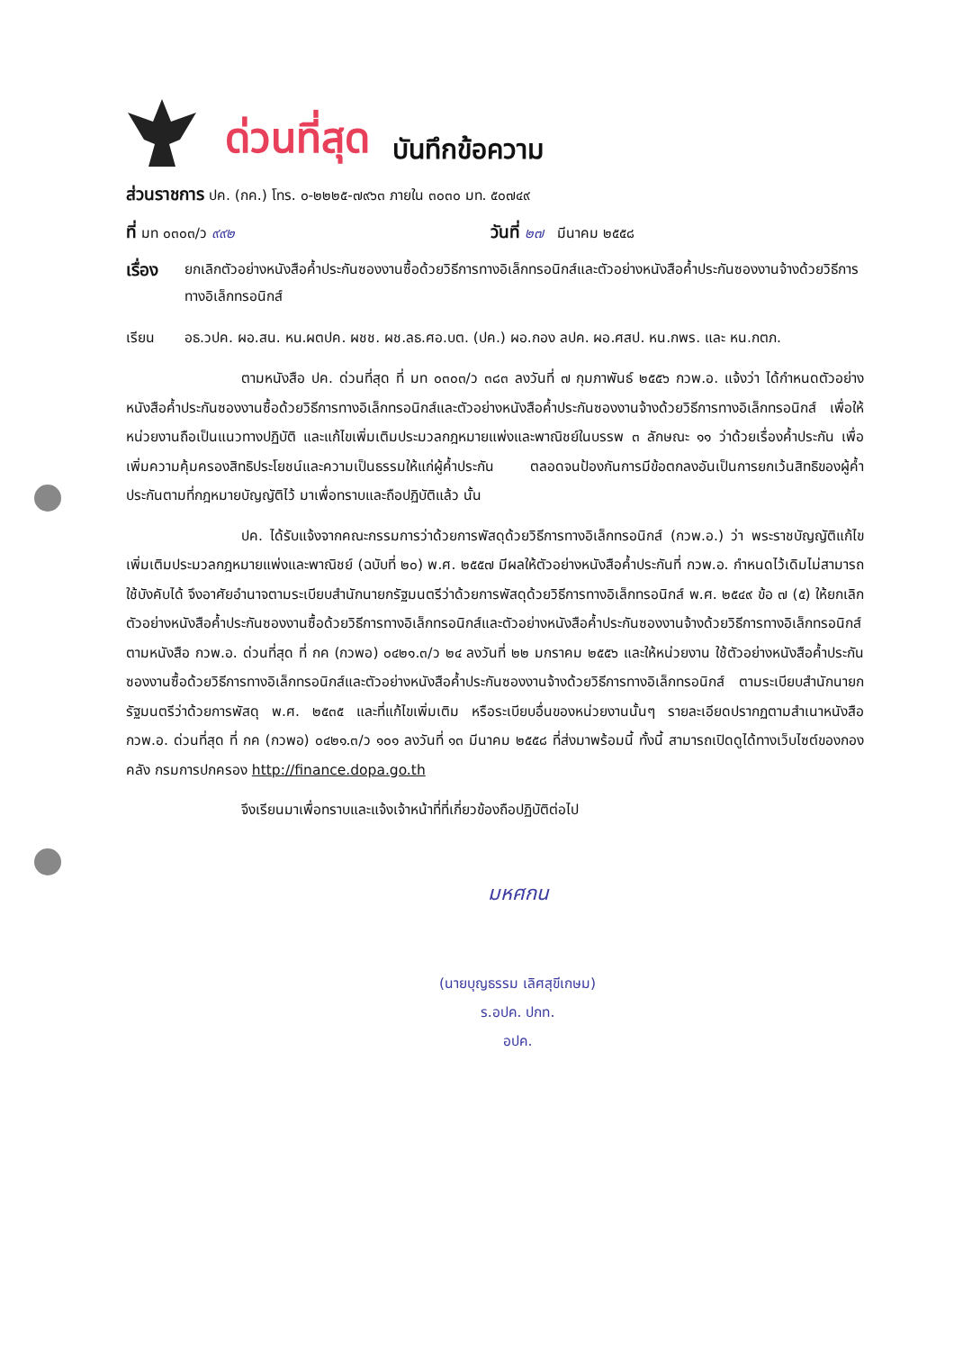ด่วนที่สุด บันทึกข้อความ
ส่วนราชการ ปค. (กค.) โทร. ๐-๒๒๒๕-๗๙๖๓ ภายใน ๓๐๓๐ มท. ๕๐๗๔๙
ที่ มท ๐๓๐๓/ว ๙๙๒ วันที่ ๒๗ มีนาคม ๒๕๕๘
เรื่อง ยกเลิกตัวอย่างหนังสือค้ำประกันซองงานซื้อด้วยวิธีการทางอิเล็กทรอนิกส์และตัวอย่างหนังสือค้ำประกันซองงานจ้างด้วยวิธีการทางอิเล็กทรอนิกส์
เรียน อธ.วปค. ผอ.สน. หน.ผตปค. ผชช. ผช.ลธ.ศอ.บต. (ปค.) ผอ.กอง ลปค. ผอ.ศสป. หน.กพร. และ หน.กตภ.
ตามหนังสือ ปค. ด่วนที่สุด ที่ มท ๐๓๐๓/ว ๓๘๓ ลงวันที่ ๗ กุมภาพันธ์ ๒๕๕๖ กวพ.อ. แจ้งว่า ได้กำหนดตัวอย่างหนังสือค้ำประกันซองงานซื้อด้วยวิธีการทางอิเล็กทรอนิกส์และตัวอย่างหนังสือค้ำประกันซองงานจ้างด้วยวิธีการทางอิเล็กทรอนิกส์ เพื่อให้หน่วยงานถือเป็นแนวทางปฏิบัติ และแก้ไขเพิ่มเติมประมวลกฎหมายแพ่งและพาณิชย์ในบรรพ ๓ ลักษณะ ๑๑ ว่าด้วยเรื่องค้ำประกัน เพื่อเพิ่มความคุ้มครองสิทธิประโยชน์และความเป็นธรรมให้แก่ผู้ค้ำประกัน ตลอดจนป้องกันการมีข้อตกลงอันเป็นการยกเว้นสิทธิของผู้ค้ำประกันตามที่กฎหมายบัญญัติไว้ มาเพื่อทราบและถือปฏิบัติแล้ว นั้น
ปค. ได้รับแจ้งจากคณะกรรมการว่าด้วยการพัสดุด้วยวิธีการทางอิเล็กทรอนิกส์ (กวพ.อ.) ว่า พระราชบัญญัติแก้ไขเพิ่มเติมประมวลกฎหมายแพ่งและพาณิชย์ (ฉบับที่ ๒๐) พ.ศ. ๒๕๕๗ มีผลให้ตัวอย่างหนังสือค้ำประกันที่ กวพ.อ. กำหนดไว้เดิมไม่สามารถใช้บังคับได้ จึงอาศัยอำนาจตามระเบียบสำนักนายกรัฐมนตรีว่าด้วยการพัสดุด้วยวิธีการทางอิเล็กทรอนิกส์ พ.ศ. ๒๕๔๙ ข้อ ๗ (๕) ให้ยกเลิกตัวอย่างหนังสือค้ำประกันซองงานซื้อด้วยวิธีการทางอิเล็กทรอนิกส์และตัวอย่างหนังสือค้ำประกันซองงานจ้างด้วยวิธีการทางอิเล็กทรอนิกส์ ตามหนังสือ กวพ.อ. ด่วนที่สุด ที่ กค (กวพอ) ๐๔๒๑.๓/ว ๒๔ ลงวันที่ ๒๒ มกราคม ๒๕๕๖ และให้หน่วยงาน ใช้ตัวอย่างหนังสือค้ำประกันซองงานซื้อด้วยวิธีการทางอิเล็กทรอนิกส์และตัวอย่างหนังสือค้ำประกันซองงานจ้างด้วยวิธีการทางอิเล็กทรอนิกส์ ตามระเบียบสำนักนายกรัฐมนตรีว่าด้วยการพัสดุ พ.ศ. ๒๕๓๕ และที่แก้ไขเพิ่มเติม หรือระเบียบอื่นของหน่วยงานนั้นๆ รายละเอียดปรากฏตามสำเนาหนังสือ กวพ.อ. ด่วนที่สุด ที่ กค (กวพอ) ๐๔๒๑.๓/ว ๑๐๑ ลงวันที่ ๑๓ มีนาคม ๒๕๕๘ ที่ส่งมาพร้อมนี้ ทั้งนี้ สามารถเปิดดูได้ทางเว็บไซต์ของกองคลัง กรมการปกครอง http://finance.dopa.go.th
จึงเรียนมาเพื่อทราบและแจ้งเจ้าหน้าที่ที่เกี่ยวข้องถือปฏิบัติต่อไป
มหศกน
(นายบุญธรรม เลิศสุขีเกษม)
ร.อปค. ปกท.
อปค.